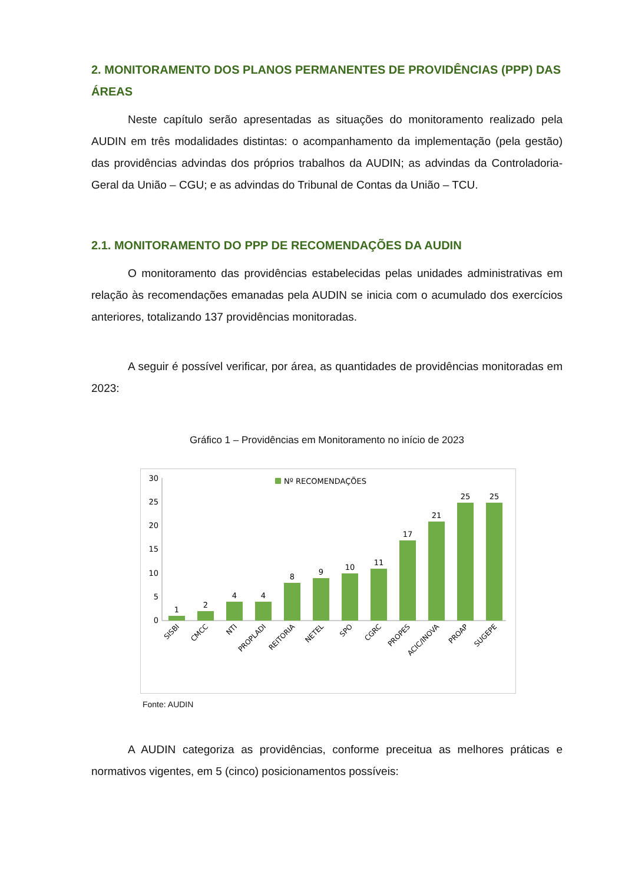2. MONITORAMENTO DOS PLANOS PERMANENTES DE PROVIDÊNCIAS (PPP) DAS ÁREAS
Neste capítulo serão apresentadas as situações do monitoramento realizado pela AUDIN em três modalidades distintas: o acompanhamento da implementação (pela gestão) das providências advindas dos próprios trabalhos da AUDIN; as advindas da Controladoria-Geral da União – CGU; e as advindas do Tribunal de Contas da União – TCU.
2.1. MONITORAMENTO DO PPP DE RECOMENDAÇÕES DA AUDIN
O monitoramento das providências estabelecidas pelas unidades administrativas em relação às recomendações emanadas pela AUDIN se inicia com o acumulado dos exercícios anteriores, totalizando 137 providências monitoradas.
A seguir é possível verificar, por área, as quantidades de providências monitoradas em 2023:
Gráfico 1 – Providências em Monitoramento no início de 2023
30
25
20
15
10
5
0
Nº RECOMENDAÇÕES
1
2
4
4
8
9
10
11
17
21
25
25
SISBI
CMCC
NTI
PROPLADI
REITORIA
NETEL
SPO
CGRC
PROPES
ACIC/INOVA
PROAP
SUGEPE
Fonte: AUDIN
A AUDIN categoriza as providências, conforme preceitua as melhores práticas e normativos vigentes, em 5 (cinco) posicionamentos possíveis: